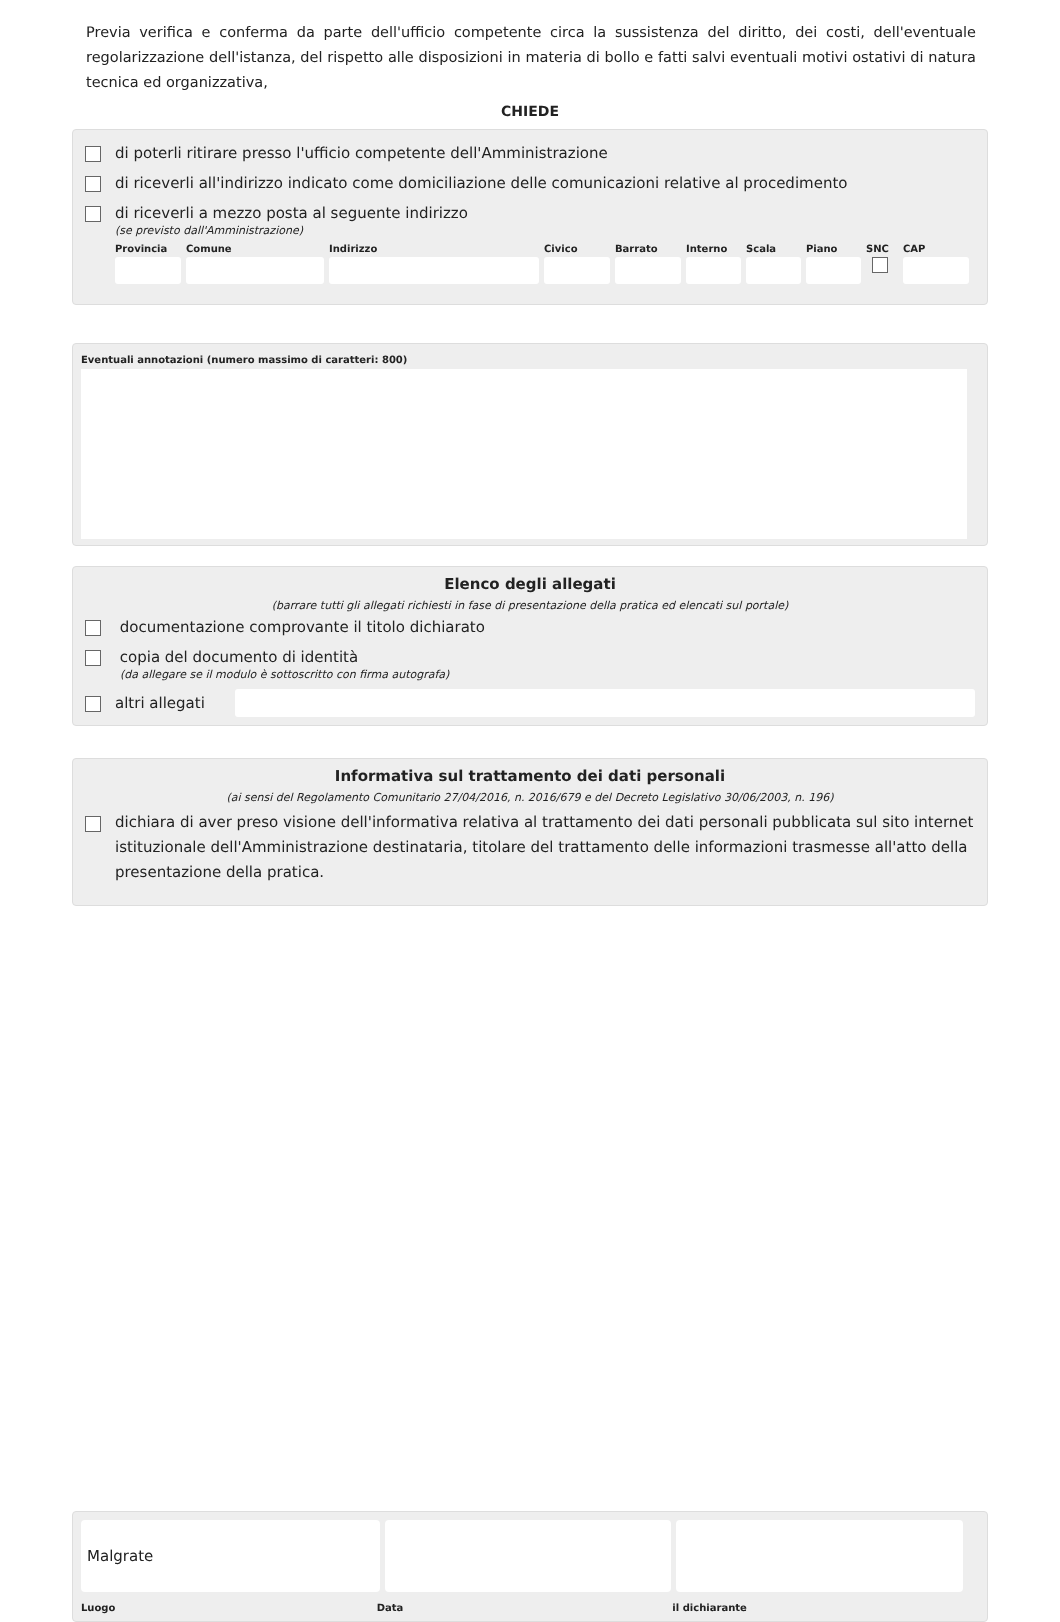Previa verifica e conferma da parte dell'ufficio competente circa la sussistenza del diritto, dei costi, dell'eventuale regolarizzazione dell'istanza, del rispetto alle disposizioni in materia di bollo e fatti salvi eventuali motivi ostativi di natura tecnica ed organizzativa,
CHIEDE
di poterli ritirare presso l'ufficio competente dell'Amministrazione
di riceverli all'indirizzo indicato come domiciliazione delle comunicazioni relative al procedimento
di riceverli a mezzo posta al seguente indirizzo
(se previsto dall'Amministrazione)
Provincia
Comune Indirizzo Civico Barrato
Interno
Scala Piano SNC CAP
Eventuali annotazioni (numero massimo di caratteri: 800)
Elenco degli allegati
(barrare tutti gli allegati richiesti in fase di presentazione della pratica ed elencati sul portale)
documentazione comprovante il titolo dichiarato
copia del documento di identità
(da allegare se il modulo è sottoscritto con firma autografa)
altri allegati
Informativa sul trattamento dei dati personali
(ai sensi del Regolamento Comunitario 27/04/2016, n. 2016/679 e del Decreto Legislativo 30/06/2003, n. 196)
dichiara di aver preso visione dell'informativa relativa al trattamento dei dati personali pubblicata sul sito internet istituzionale dell'Amministrazione destinataria, titolare del trattamento delle informazioni trasmesse all'atto della presentazione della pratica.
Malgrate
Luogo Data il dichiarante